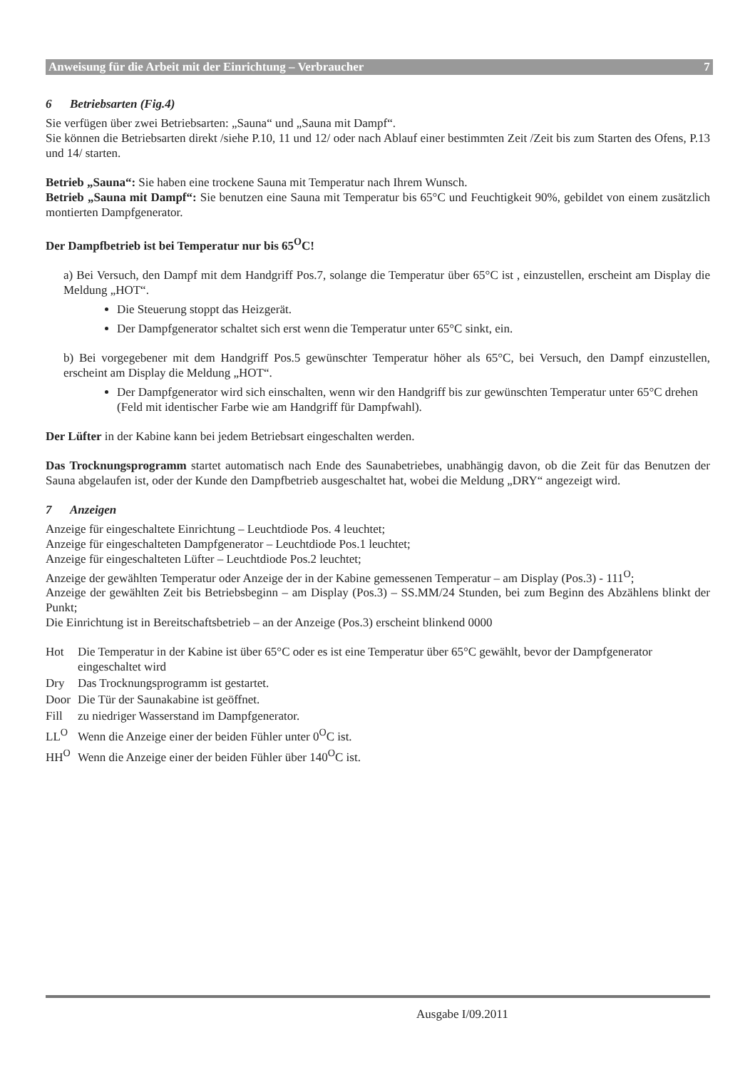Anweisung für die Arbeit mit der Einrichtung – Verbraucher 7
6 Betriebsarten (Fig.4)
Sie verfügen über zwei Betriebsarten: „Sauna“ und „Sauna mit Dampf“.
Sie können die Betriebsarten direkt /siehe P.10, 11 und 12/ oder nach Ablauf einer bestimmten Zeit /Zeit bis zum Starten des Ofens, P.13 und 14/ starten.
Betrieb „Sauna“: Sie haben eine trockene Sauna mit Temperatur nach Ihrem Wunsch.
Betrieb „Sauna mit Dampf“: Sie benutzen eine Sauna mit Temperatur bis 65°C und Feuchtigkeit 90%, gebildet von einem zusätzlich montierten Dampfgenerator.
Der Dampfbetrieb ist bei Temperatur nur bis 65<sup>O</sup>C!
a) Bei Versuch, den Dampf mit dem Handgriff Pos.7, solange die Temperatur über 65°C ist , einzustellen, erscheint am Display die Meldung „HOT“.
Die Steuerung stoppt das Heizgerät.
Der Dampfgenerator schaltet sich erst wenn die Temperatur unter 65°C sinkt, ein.
b) Bei vorgegebener mit dem Handgriff Pos.5 gewünschter Temperatur höher als 65°C, bei Versuch, den Dampf einzustellen, erscheint am Display die Meldung „HOT“.
Der Dampfgenerator wird sich einschalten, wenn wir den Handgriff bis zur gewünschten Temperatur unter 65°C drehen (Feld mit identischer Farbe wie am Handgriff für Dampfwahl).
Der Lüfter in der Kabine kann bei jedem Betriebsart eingeschalten werden.
Das Trocknungsprogramm startet automatisch nach Ende des Saunabetriebes, unabhängig davon, ob die Zeit für das Benutzen der Sauna abgelaufen ist, oder der Kunde den Dampfbetrieb ausgeschaltet hat, wobei die Meldung „DRY“ angezeigt wird.
7 Anzeigen
Anzeige für eingeschaltete Einrichtung – Leuchtdiode Pos. 4 leuchtet;
Anzeige für eingeschalteten Dampfgenerator – Leuchtdiode Pos.1 leuchtet;
Anzeige für eingeschalteten Lüfter – Leuchtdiode Pos.2 leuchtet;
Anzeige der gewählten Temperatur oder Anzeige der in der Kabine gemessenen Temperatur – am Display (Pos.3) - 111<sup>O</sup>;
Anzeige der gewählten Zeit bis Betriebsbeginn – am Display (Pos.3) – SS.MM/24 Stunden, bei zum Beginn des Abzählens blinkt der Punkt;
Die Einrichtung ist in Bereitschaftsbetrieb – an der Anzeige (Pos.3) erscheint blinkend 0000
| Hot | Die Temperatur in der Kabine ist über 65°C oder es ist eine Temperatur über 65°C gewählt, bevor der Dampfgenerator eingeschaltet wird |
| Dry | Das Trocknungsprogramm ist gestartet. |
| Door | Die Tür der Saunakabine ist geöffnet. |
| Fill | zu niedriger Wasserstand im Dampfgenerator. |
| LL<sup>O</sup> | Wenn die Anzeige einer der beiden Fühler unter 0<sup>O</sup>C ist. |
| HH<sup>O</sup> | Wenn die Anzeige einer der beiden Fühler über 140<sup>O</sup>C ist. |
Ausgabe I/09.2011